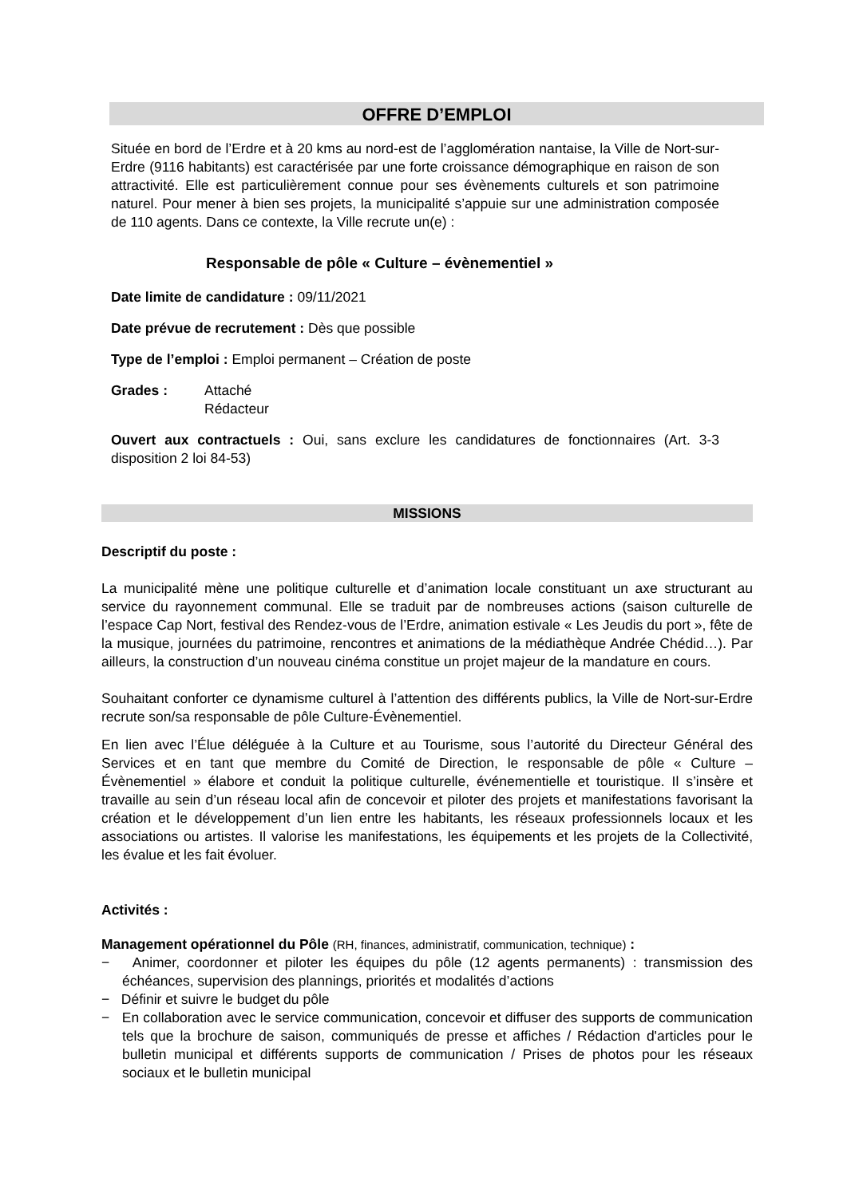OFFRE D’EMPLOI
Située en bord de l’Erdre et à 20 kms au nord-est de l’agglomération nantaise, la Ville de Nort-sur-Erdre (9116 habitants) est caractérisée par une forte croissance démographique en raison de son attractivité. Elle est particulièrement connue pour ses évènements culturels et son patrimoine naturel. Pour mener à bien ses projets, la municipalité s’appuie sur une administration composée de 110 agents. Dans ce contexte, la Ville recrute un(e) :
Responsable de pôle « Culture – évènementiel »
Date limite de candidature : 09/11/2021
Date prévue de recrutement : Dès que possible
Type de l’emploi : Emploi permanent – Création de poste
Grades : Attaché
Rédacteur
Ouvert aux contractuels : Oui, sans exclure les candidatures de fonctionnaires (Art. 3-3 disposition 2 loi 84-53)
MISSIONS
Descriptif du poste :
La municipalité mène une politique culturelle et d’animation locale constituant un axe structurant au service du rayonnement communal. Elle se traduit par de nombreuses actions (saison culturelle de l’espace Cap Nort, festival des Rendez-vous de l’Erdre, animation estivale « Les Jeudis du port », fête de la musique, journées du patrimoine, rencontres et animations de la médiathèque Andrée Chédid…). Par ailleurs, la construction d’un nouveau cinéma constitue un projet majeur de la mandature en cours.
Souhaitant conforter ce dynamisme culturel à l’attention des différents publics, la Ville de Nort-sur-Erdre recrute son/sa responsable de pôle Culture-Évènementiel.
En lien avec l’Élue déléguée à la Culture et au Tourisme, sous l’autorité du Directeur Général des Services et en tant que membre du Comité de Direction, le responsable de pôle « Culture – Évènementiel » élabore et conduit la politique culturelle, événementielle et touristique. Il s’insère et travaille au sein d’un réseau local afin de concevoir et piloter des projets et manifestations favorisant la création et le développement d’un lien entre les habitants, les réseaux professionnels locaux et les associations ou artistes. Il valorise les manifestations, les équipements et les projets de la Collectivité, les évalue et les fait évoluer.
Activités :
Management opérationnel du Pôle (RH, finances, administratif, communication, technique) :
− Animer, coordonner et piloter les équipes du pôle (12 agents permanents) : transmission des échéances, supervision des plannings, priorités et modalités d’actions
− Définir et suivre le budget du pôle
− En collaboration avec le service communication, concevoir et diffuser des supports de communication tels que la brochure de saison, communiqués de presse et affiches / Rédaction d'articles pour le bulletin municipal et différents supports de communication / Prises de photos pour les réseaux sociaux et le bulletin municipal